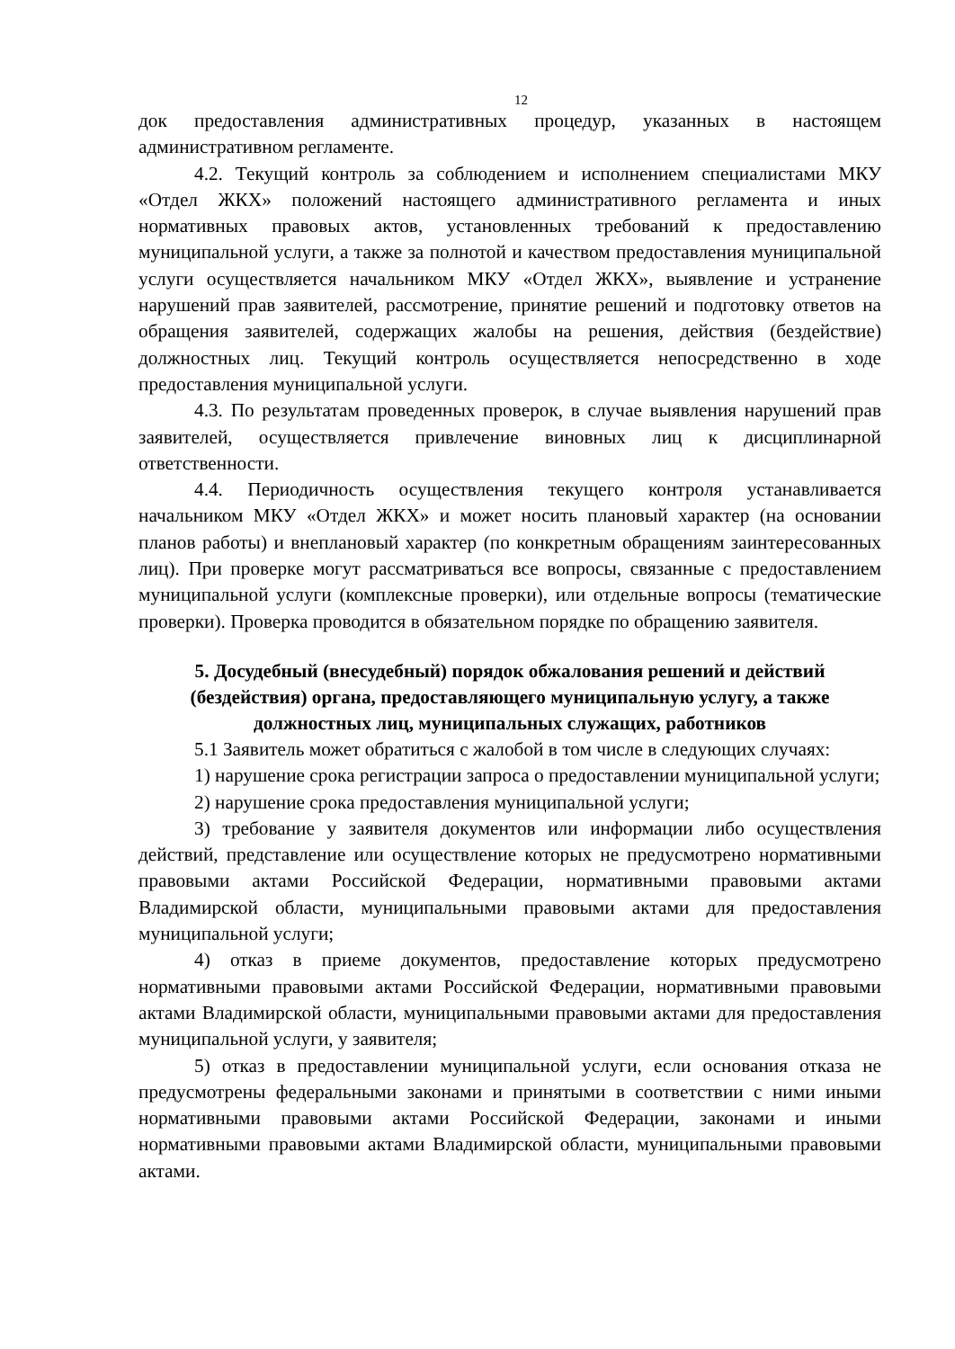12
док предоставления административных процедур, указанных в настоящем административном регламенте.
4.2. Текущий контроль за соблюдением и исполнением специалистами МКУ «Отдел ЖКХ» положений настоящего административного регламента и иных нормативных правовых актов, установленных требований к предоставлению муниципальной услуги, а также за полнотой и качеством предоставления муниципальной услуги осуществляется начальником МКУ «Отдел ЖКХ», выявление и устранение нарушений прав заявителей, рассмотрение, принятие решений и подготовку ответов на обращения заявителей, содержащих жалобы на решения, действия (бездействие) должностных лиц. Текущий контроль осуществляется непосредственно в ходе предоставления муниципальной услуги.
4.3. По результатам проведенных проверок, в случае выявления нарушений прав заявителей, осуществляется привлечение виновных лиц к дисциплинарной ответственности.
4.4. Периодичность осуществления текущего контроля устанавливается начальником МКУ «Отдел ЖКХ» и может носить плановый характер (на основании планов работы) и внеплановый характер (по конкретным обращениям заинтересованных лиц). При проверке могут рассматриваться все вопросы, связанные с предоставлением муниципальной услуги (комплексные проверки), или отдельные вопросы (тематические проверки). Проверка проводится в обязательном порядке по обращению заявителя.
5. Досудебный (внесудебный) порядок обжалования решений и действий (бездействия) органа, предоставляющего муниципальную услугу, а также должностных лиц, муниципальных служащих, работников
5.1 Заявитель может обратиться с жалобой в том числе в следующих случаях:
1) нарушение срока регистрации запроса о предоставлении муниципальной услуги;
2) нарушение срока предоставления муниципальной услуги;
3) требование у заявителя документов или информации либо осуществления действий, представление или осуществление которых не предусмотрено нормативными правовыми актами Российской Федерации, нормативными правовыми актами Владимирской области, муниципальными правовыми актами для предоставления муниципальной услуги;
4) отказ в приеме документов, предоставление которых предусмотрено нормативными правовыми актами Российской Федерации, нормативными правовыми актами Владимирской области, муниципальными правовыми актами для предоставления муниципальной услуги, у заявителя;
5) отказ в предоставлении муниципальной услуги, если основания отказа не предусмотрены федеральными законами и принятыми в соответствии с ними иными нормативными правовыми актами Российской Федерации, законами и иными нормативными правовыми актами Владимирской области, муниципальными правовыми актами.